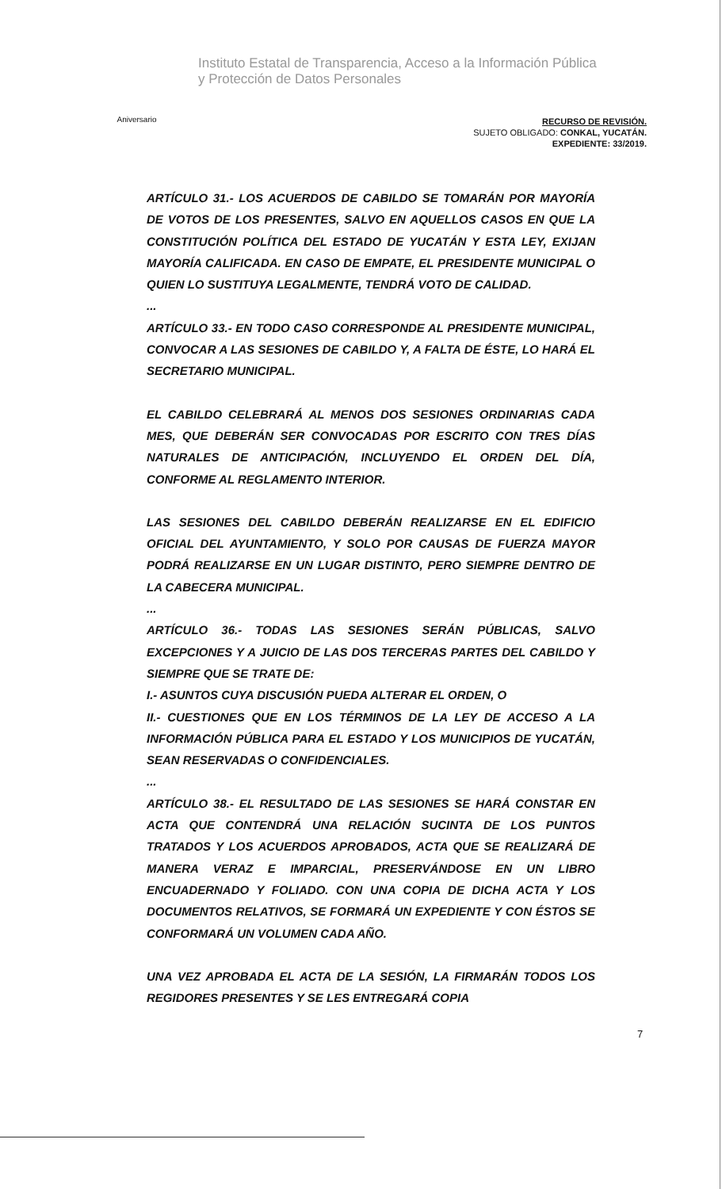Aniversario
Instituto Estatal de Transparencia, Acceso a la Información Pública
y Protección de Datos Personales
RECURSO DE REVISIÓN.
SUJETO OBLIGADO: CONKAL, YUCATÁN.
EXPEDIENTE: 33/2019.
ARTÍCULO 31.- LOS ACUERDOS DE CABILDO SE TOMARÁN POR MAYORÍA DE VOTOS DE LOS PRESENTES, SALVO EN AQUELLOS CASOS EN QUE LA CONSTITUCIÓN POLÍTICA DEL ESTADO DE YUCATÁN Y ESTA LEY, EXIJAN MAYORÍA CALIFICADA. EN CASO DE EMPATE, EL PRESIDENTE MUNICIPAL O QUIEN LO SUSTITUYA LEGALMENTE, TENDRÁ VOTO DE CALIDAD.
...
ARTÍCULO 33.- EN TODO CASO CORRESPONDE AL PRESIDENTE MUNICIPAL, CONVOCAR A LAS SESIONES DE CABILDO Y, A FALTA DE ÉSTE, LO HARÁ EL SECRETARIO MUNICIPAL.
EL CABILDO CELEBRARÁ AL MENOS DOS SESIONES ORDINARIAS CADA MES, QUE DEBERÁN SER CONVOCADAS POR ESCRITO CON TRES DÍAS NATURALES DE ANTICIPACIÓN, INCLUYENDO EL ORDEN DEL DÍA, CONFORME AL REGLAMENTO INTERIOR.
LAS SESIONES DEL CABILDO DEBERÁN REALIZARSE EN EL EDIFICIO OFICIAL DEL AYUNTAMIENTO, Y SOLO POR CAUSAS DE FUERZA MAYOR PODRÁ REALIZARSE EN UN LUGAR DISTINTO, PERO SIEMPRE DENTRO DE LA CABECERA MUNICIPAL.
...
ARTÍCULO 36.- TODAS LAS SESIONES SERÁN PÚBLICAS, SALVO EXCEPCIONES Y A JUICIO DE LAS DOS TERCERAS PARTES DEL CABILDO Y SIEMPRE QUE SE TRATE DE:
I.- ASUNTOS CUYA DISCUSIÓN PUEDA ALTERAR EL ORDEN, O
II.- CUESTIONES QUE EN LOS TÉRMINOS DE LA LEY DE ACCESO A LA INFORMACIÓN PÚBLICA PARA EL ESTADO Y LOS MUNICIPIOS DE YUCATÁN, SEAN RESERVADAS O CONFIDENCIALES.
...
ARTÍCULO 38.- EL RESULTADO DE LAS SESIONES SE HARÁ CONSTAR EN ACTA QUE CONTENDRÁ UNA RELACIÓN SUCINTA DE LOS PUNTOS TRATADOS Y LOS ACUERDOS APROBADOS, ACTA QUE SE REALIZARÁ DE MANERA VERAZ E IMPARCIAL, PRESERVÁNDOSE EN UN LIBRO ENCUADERNADO Y FOLIADO. CON UNA COPIA DE DICHA ACTA Y LOS DOCUMENTOS RELATIVOS, SE FORMARÁ UN EXPEDIENTE Y CON ÉSTOS SE CONFORMARÁ UN VOLUMEN CADA AÑO.
UNA VEZ APROBADA EL ACTA DE LA SESIÓN, LA FIRMARÁN TODOS LOS REGIDORES PRESENTES Y SE LES ENTREGARÁ COPIA
7